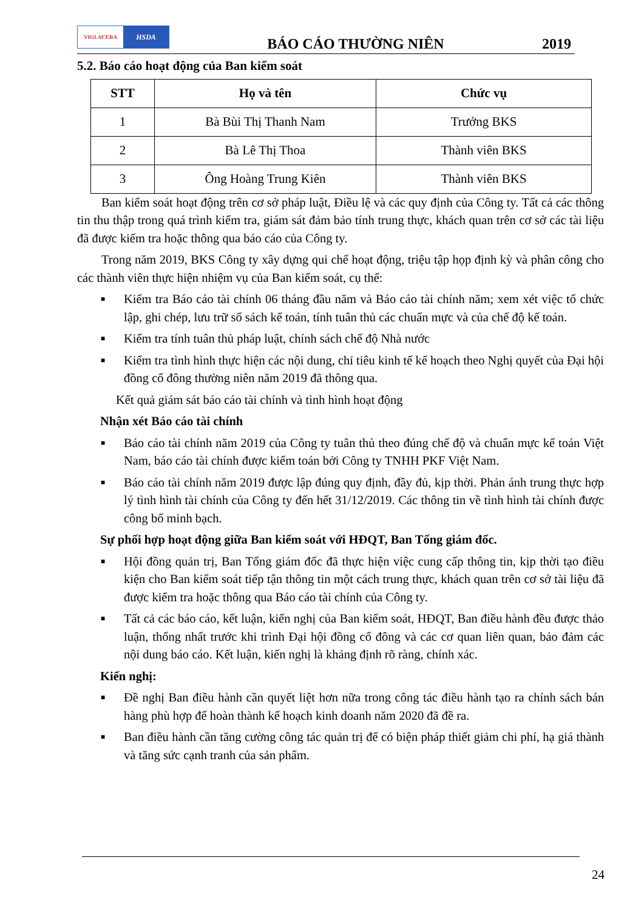VIGLACERA
HSDA
BÁO CÁO THƯỜNG NIÊN
2019
5.2. Báo cáo hoạt động của Ban kiểm soát
| STT | Họ và tên | Chức vụ |
| --- | --- | --- |
| 1 | Bà Bùi Thị Thanh Nam | Trưởng BKS |
| 2 | Bà Lê Thị Thoa | Thành viên BKS |
| 3 | Ông Hoàng Trung Kiên | Thành viên BKS |
Ban kiểm soát hoạt động trên cơ sở pháp luật, Điều lệ và các quy định của Công ty. Tất cả các thông tin thu thập trong quá trình kiểm tra, giám sát đảm bảo tính trung thực, khách quan trên cơ sở các tài liệu đã được kiểm tra hoặc thông qua báo cáo của Công ty.
Trong năm 2019, BKS Công ty xây dựng qui chế hoạt động, triệu tập họp định kỳ và phân công cho các thành viên thực hiện nhiệm vụ của Ban kiểm soát, cụ thể:
■ Kiểm tra Báo cáo tài chính 06 tháng đầu năm và Báo cáo tài chính năm; xem xét việc tổ chức lập, ghi chép, lưu trữ sổ sách kế toán, tính tuân thủ các chuẩn mực và của chế độ kế toán.
■ Kiểm tra tính tuân thủ pháp luật, chính sách chế độ Nhà nước
■ Kiểm tra tình hình thực hiện các nội dung, chỉ tiêu kinh tế kế hoạch theo Nghị quyết của Đại hội đồng cổ đông thường niên năm 2019 đã thông qua.
Kết quả giám sát báo cáo tài chính và tình hình hoạt động
Nhận xét Báo cáo tài chính
■ Báo cáo tài chính năm 2019 của Công ty tuân thủ theo đúng chế độ và chuẩn mực kế toán Việt Nam, báo cáo tài chính được kiểm toán bởi Công ty TNHH PKF Việt Nam.
■ Báo cáo tài chính năm 2019 được lập đúng quy định, đầy đủ, kịp thời. Phản ánh trung thực hợp lý tình hình tài chính của Công ty đến hết 31/12/2019. Các thông tin về tình hình tài chính được công bố minh bạch.
Sự phối hợp hoạt động giữa Ban kiểm soát với HĐQT, Ban Tổng giám đốc.
■ Hội đồng quản trị, Ban Tổng giám đốc đã thực hiện việc cung cấp thông tin, kịp thời tạo điều kiện cho Ban kiểm soát tiếp tận thông tin một cách trung thực, khách quan trên cơ sở tài liệu đã được kiểm tra hoặc thông qua Báo cáo tài chính của Công ty.
■ Tất cả các báo cáo, kết luận, kiến nghị của Ban kiểm soát, HĐQT, Ban điều hành đều được thảo luận, thống nhất trước khi trình Đại hội đồng cổ đông và các cơ quan liên quan, bảo đảm các nội dung báo cáo. Kết luận, kiến nghị là khảng định rõ ràng, chính xác.
Kiến nghị:
■ Đề nghị Ban điều hành cần quyết liệt hơn nữa trong công tác điều hành tạo ra chính sách bán hàng phù hợp để hoàn thành kế hoạch kinh doanh năm 2020 đã đề ra.
■ Ban điều hành cần tăng cường công tác quản trị để có biện pháp thiết giảm chi phí, hạ giá thành và tăng sức cạnh tranh của sản phẩm.
24